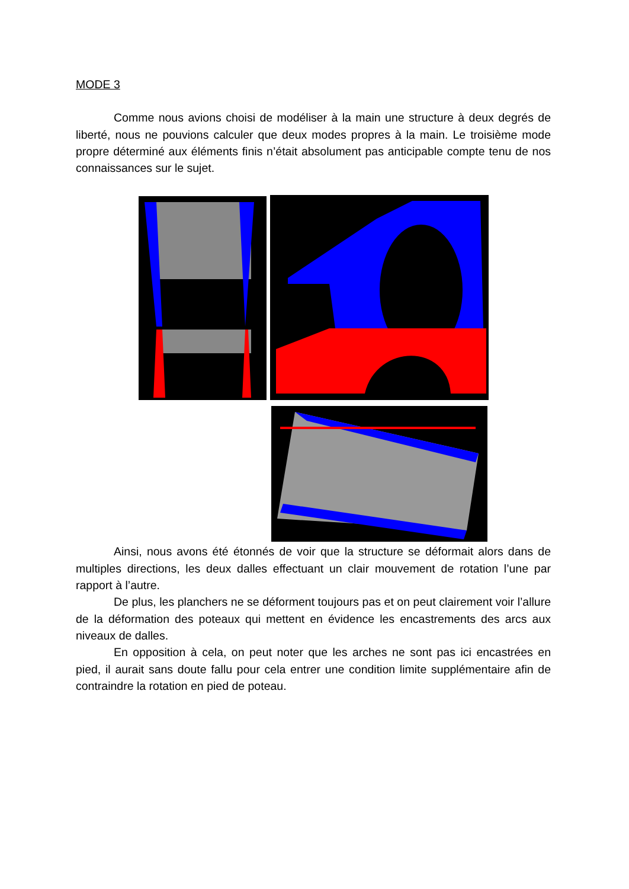MODE 3
Comme nous avions choisi de modéliser à la main une structure à deux degrés de liberté, nous ne pouvions calculer que deux modes propres à la main. Le troisième mode propre déterminé aux éléments finis n’était absolument pas anticipable compte tenu de nos connaissances sur le sujet.
Ainsi, nous avons été étonnés de voir que la structure se déformait alors dans de multiples directions, les deux dalles effectuant un clair mouvement de rotation l’une par rapport à l’autre.
De plus, les planchers ne se déforment toujours pas et on peut clairement voir l’allure de la déformation des poteaux qui mettent en évidence les encastrements des arcs aux niveaux de dalles.
En opposition à cela, on peut noter que les arches ne sont pas ici encastrées en pied, il aurait sans doute fallu pour cela entrer une condition limite supplémentaire afin de contraindre la rotation en pied de poteau.